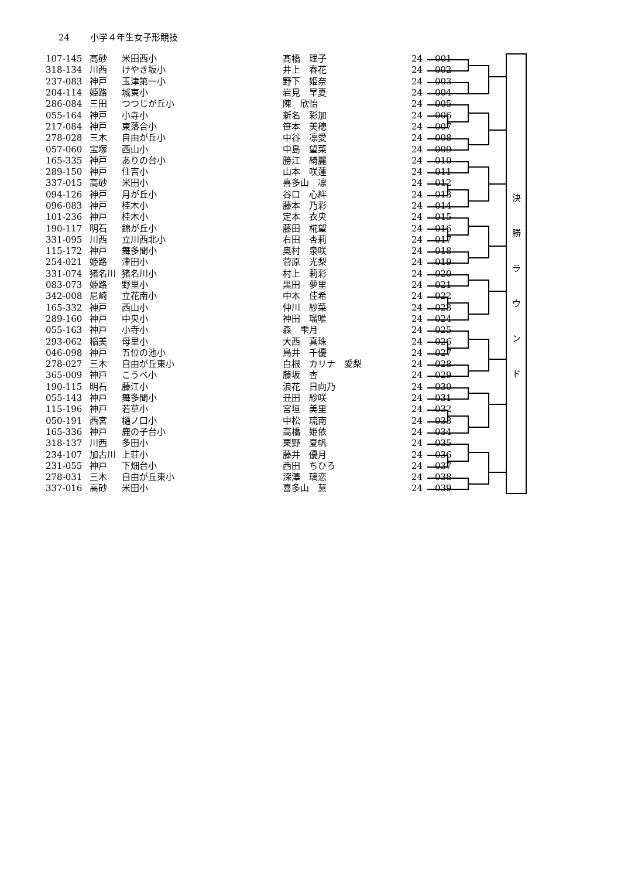24 小学４年生女子形競技
| 107-145 | 高砂 | 米田西小 | 髙橋 理子 | 24 | 001 |
| 318-134 | 川西 | けやき坂小 | 井上 春花 | 24 | 002 |
| 237-083 | 神戸 | 玉津第一小 | 野下 姫奈 | 24 | 003 |
| 204-114 | 姫路 | 城東小 | 岩見 早夏 | 24 | 004 |
| 286-084 | 三田 | つつじが丘小 | 陳 欣怡 | 24 | 005 |
| 055-164 | 神戸 | 小寺小 | 新名 彩加 | 24 | 006 |
| 217-084 | 神戸 | 東落合小 | 笹本 美穂 | 24 | 007 |
| 278-028 | 三木 | 自由が丘小 | 中谷 凛愛 | 24 | 008 |
| 057-060 | 宝塚 | 西山小 | 中島 望菜 | 24 | 009 |
| 165-335 | 神戸 | ありの台小 | 勝江 綺麗 | 24 | 010 |
| 289-150 | 神戸 | 住吉小 | 山本 咲蓮 | 24 | 011 |
| 337-015 | 高砂 | 米田小 | 喜多山 凛 | 24 | 012 |
| 094-126 | 神戸 | 月が丘小 | 谷口 心絆 | 24 | 013 |
| 096-083 | 神戸 | 桂木小 | 藤本 乃彩 | 24 | 014 |
| 101-236 | 神戸 | 桂木小 | 定本 衣央 | 24 | 015 |
| 190-117 | 明石 | 錦が丘小 | 藤田 椛望 | 24 | 016 |
| 331-095 | 川西 | 立川西北小 | 右田 杏莉 | 24 | 017 |
| 115-172 | 神戸 | 舞多聞小 | 奥村 泉咲 | 24 | 018 |
| 254-021 | 姫路 | 津田小 | 菅原 光梨 | 24 | 019 |
| 331-074 | 猪名川 | 猪名川小 | 村上 莉彩 | 24 | 020 |
| 083-073 | 姫路 | 野里小 | 黒田 夢里 | 24 | 021 |
| 342-008 | 尼崎 | 立花南小 | 中本 佳希 | 24 | 022 |
| 165-332 | 神戸 | 西山小 | 仲川 紗菜 | 24 | 023 |
| 289-160 | 神戸 | 中央小 | 神田 瑠唯 | 24 | 024 |
| 055-163 | 神戸 | 小寺小 | 森 雫月 | 24 | 025 |
| 293-062 | 稲美 | 母里小 | 大西 真珠 | 24 | 026 |
| 046-098 | 神戸 | 五位の池小 | 鳥井 千優 | 24 | 027 |
| 278-027 | 三木 | 自由が丘東小 | 白根 カリナ 愛梨 | 24 | 028 |
| 365-009 | 神戸 | こうべ小 | 藤坂 杏 | 24 | 029 |
| 190-115 | 明石 | 藤江小 | 浪花 日向乃 | 24 | 030 |
| 055-143 | 神戸 | 舞多聞小 | 丑田 紗咲 | 24 | 031 |
| 115-196 | 神戸 | 若草小 | 宮垣 美里 | 24 | 032 |
| 050-191 | 西宮 | 樋ノ口小 | 中松 琉南 | 24 | 033 |
| 165-336 | 神戸 | 鹿の子台小 | 高橋 姫依 | 24 | 034 |
| 318-137 | 川西 | 多田小 | 栗野 夏帆 | 24 | 035 |
| 234-107 | 加古川 | 上荘小 | 藤井 優月 | 24 | 036 |
| 231-055 | 神戸 | 下畑台小 | 西田 ちひろ | 24 | 037 |
| 278-031 | 三木 | 自由が丘東小 | 深澤 璃恋 | 24 | 038 |
| 337-016 | 高砂 | 米田小 | 喜多山 慧 | 24 | 039 |
決
勝
ラ
ウ
ン
ド